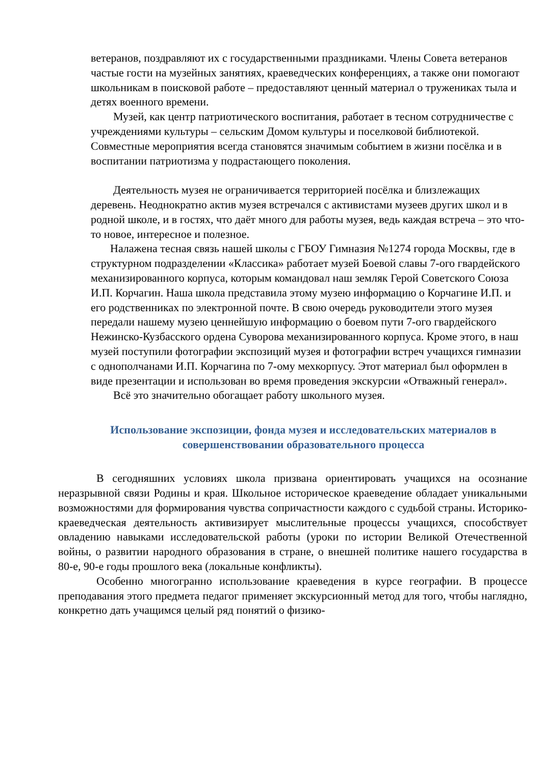ветеранов, поздравляют их с государственными праздниками. Члены Совета ветеранов частые гости на музейных занятиях, краеведческих конференциях, а также они помогают школьникам в поисковой работе – предоставляют ценный материал о тружениках тыла и детях военного времени.
Музей, как центр патриотического воспитания, работает в тесном сотрудничестве с учреждениями культуры – сельским Домом культуры и поселковой библиотекой. Совместные мероприятия всегда становятся значимым событием в жизни посёлка и в воспитании патриотизма у подрастающего поколения.
Деятельность музея не ограничивается территорией посёлка и близлежащих деревень. Неоднократно актив музея встречался с активистами музеев других школ и в родной школе, и в гостях, что даёт много для работы музея, ведь каждая встреча – это что-то новое, интересное и полезное.
Налажена тесная связь нашей школы с ГБОУ Гимназия №1274 города Москвы, где в структурном подразделении «Классика» работает музей Боевой славы 7-ого гвардейского механизированного корпуса, которым командовал наш земляк Герой Советского Союза И.П. Корчагин. Наша школа представила этому музею информацию о Корчагине И.П. и его родственниках по электронной почте. В свою очередь руководители этого музея передали нашему музею ценнейшую информацию о боевом пути 7-ого гвардейского Нежинско-Кузбасского ордена Суворова механизированного корпуса. Кроме этого, в наш музей поступили фотографии экспозиций музея и фотографии встреч учащихся гимназии с однополчанами И.П. Корчагина по 7-ому мехкорпусу. Этот материал был оформлен в виде презентации и использован во время проведения экскурсии «Отважный генерал».
Всё это значительно обогащает работу школьного музея.
Использование экспозиции, фонда музея и исследовательских материалов в совершенствовании образовательного процесса
В сегодняшних условиях школа призвана ориентировать учащихся на осознание неразрывной связи Родины и края. Школьное историческое краеведение обладает уникальными возможностями для формирования чувства сопричастности каждого с судьбой страны. Историко-краеведческая деятельность активизирует мыслительные процессы учащихся, способствует овладению навыками исследовательской работы (уроки по истории Великой Отечественной войны, о развитии народного образования в стране, о внешней политике нашего государства в 80-е, 90-е годы прошлого века (локальные конфликты).
Особенно многогранно использование краеведения в курсе географии. В процессе преподавания этого предмета педагог применяет экскурсионный метод для того, чтобы наглядно, конкретно дать учащимся целый ряд понятий о физико-